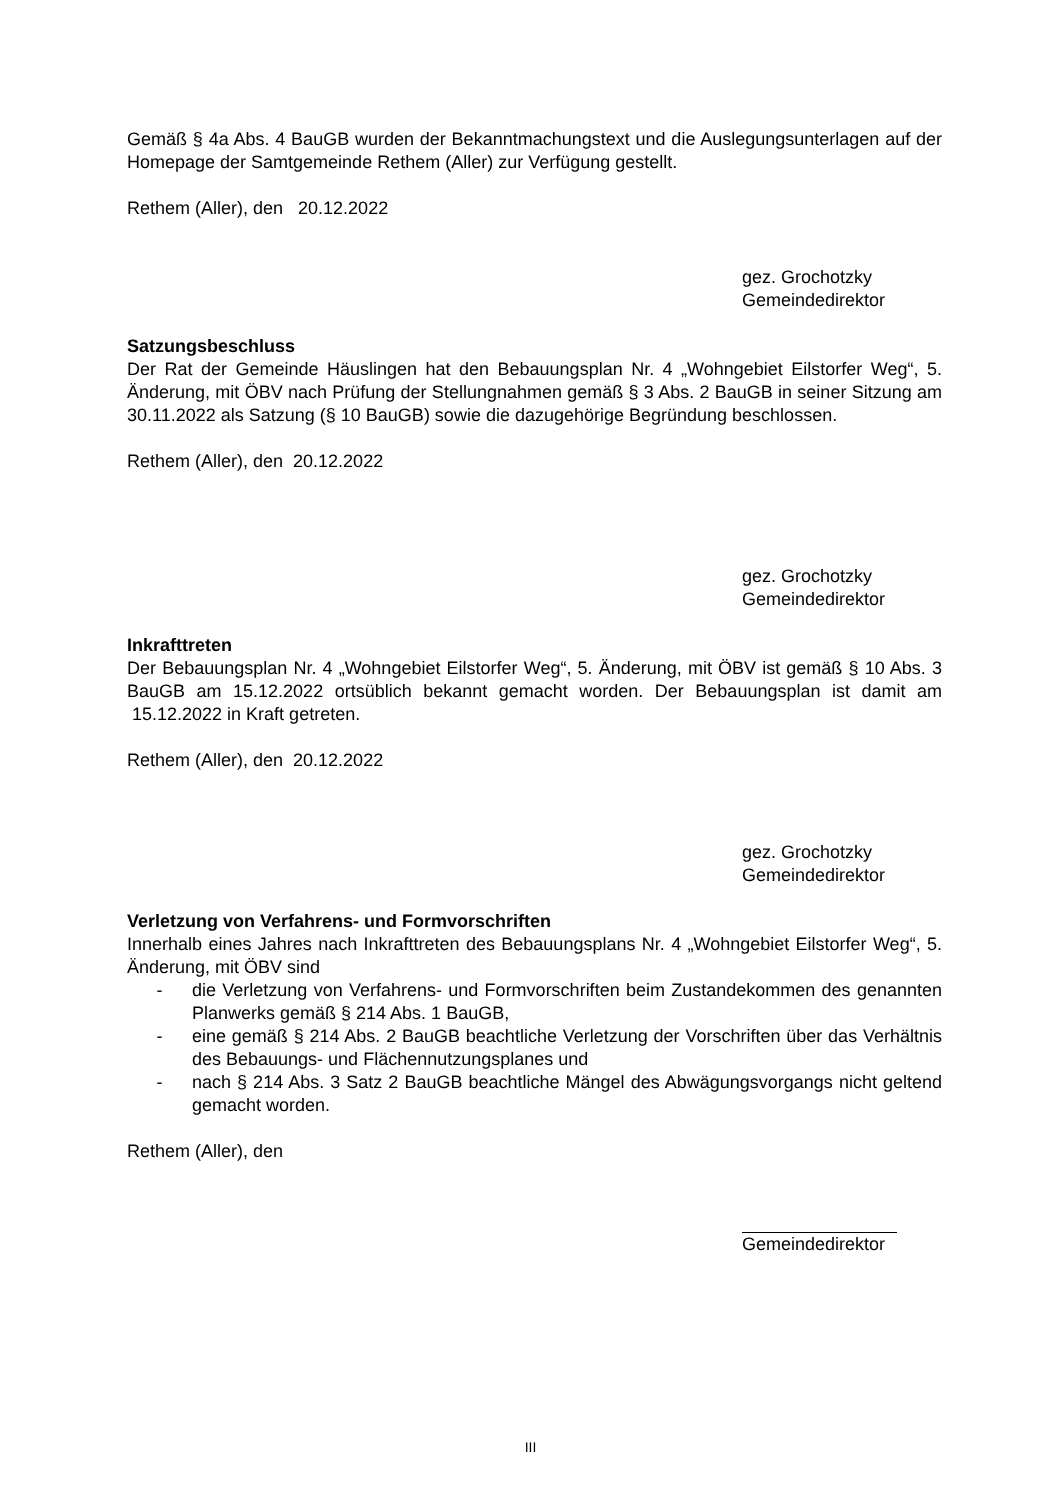Gemäß § 4a Abs. 4 BauGB wurden der Bekanntmachungstext und die Auslegungsunterlagen auf der Homepage der Samtgemeinde Rethem (Aller) zur Verfügung gestellt.
Rethem (Aller), den 20.12.2022
gez. Grochotzky
Gemeindedirektor
Satzungsbeschluss
Der Rat der Gemeinde Häuslingen hat den Bebauungsplan Nr. 4 „Wohngebiet Eilstorfer Weg“, 5. Änderung, mit ÖBV nach Prüfung der Stellungnahmen gemäß § 3 Abs. 2 BauGB in seiner Sitzung am 30.11.2022 als Satzung (§ 10 BauGB) sowie die dazugehörige Begründung beschlossen.
Rethem (Aller), den 20.12.2022
gez. Grochotzky
Gemeindedirektor
Inkrafttreten
Der Bebauungsplan Nr. 4 „Wohngebiet Eilstorfer Weg“, 5. Änderung, mit ÖBV ist gemäß § 10 Abs. 3 BauGB am 15.12.2022 ortsüblich bekannt gemacht worden. Der Bebauungsplan ist damit am 15.12.2022 in Kraft getreten.
Rethem (Aller), den 20.12.2022
gez. Grochotzky
Gemeindedirektor
Verletzung von Verfahrens- und Formvorschriften
Innerhalb eines Jahres nach Inkrafttreten des Bebauungsplans Nr. 4 „Wohngebiet Eilstorfer Weg“, 5. Änderung, mit ÖBV sind
- die Verletzung von Verfahrens- und Formvorschriften beim Zustandekommen des genannten Planwerks gemäß § 214 Abs. 1 BauGB,
- eine gemäß § 214 Abs. 2 BauGB beachtliche Verletzung der Vorschriften über das Verhältnis des Bebauungs- und Flächennutzungsplanes und
- nach § 214 Abs. 3 Satz 2 BauGB beachtliche Mängel des Abwägungsvorgangs nicht geltend gemacht worden.
Rethem (Aller), den
Gemeindedirektor
III